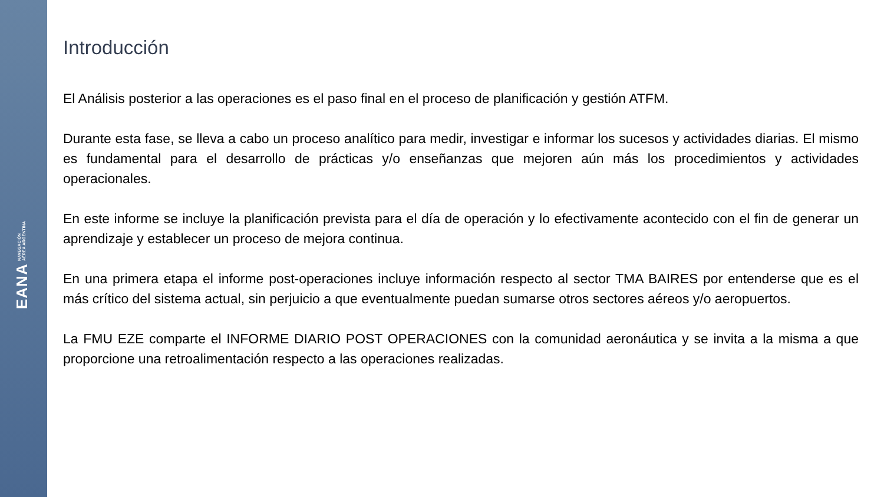EANA NAVEGACIÓN
AÉREA ARGENTINA
Introducción
El Análisis posterior a las operaciones es el paso final en el proceso de planificación y gestión ATFM.
Durante esta fase, se lleva a cabo un proceso analítico para medir, investigar e informar los sucesos y actividades diarias. El mismo es fundamental para el desarrollo de prácticas y/o enseñanzas que mejoren aún más los procedimientos y actividades operacionales.
En este informe se incluye la planificación prevista para el día de operación y lo efectivamente acontecido con el fin de generar un aprendizaje y establecer un proceso de mejora continua.
En una primera etapa el informe post-operaciones incluye información respecto al sector TMA BAIRES por entenderse que es el más crítico del sistema actual, sin perjuicio a que eventualmente puedan sumarse otros sectores aéreos y/o aeropuertos.
La FMU EZE comparte el INFORME DIARIO POST OPERACIONES con la comunidad aeronáutica y se invita a la misma a que proporcione una retroalimentación respecto a las operaciones realizadas.